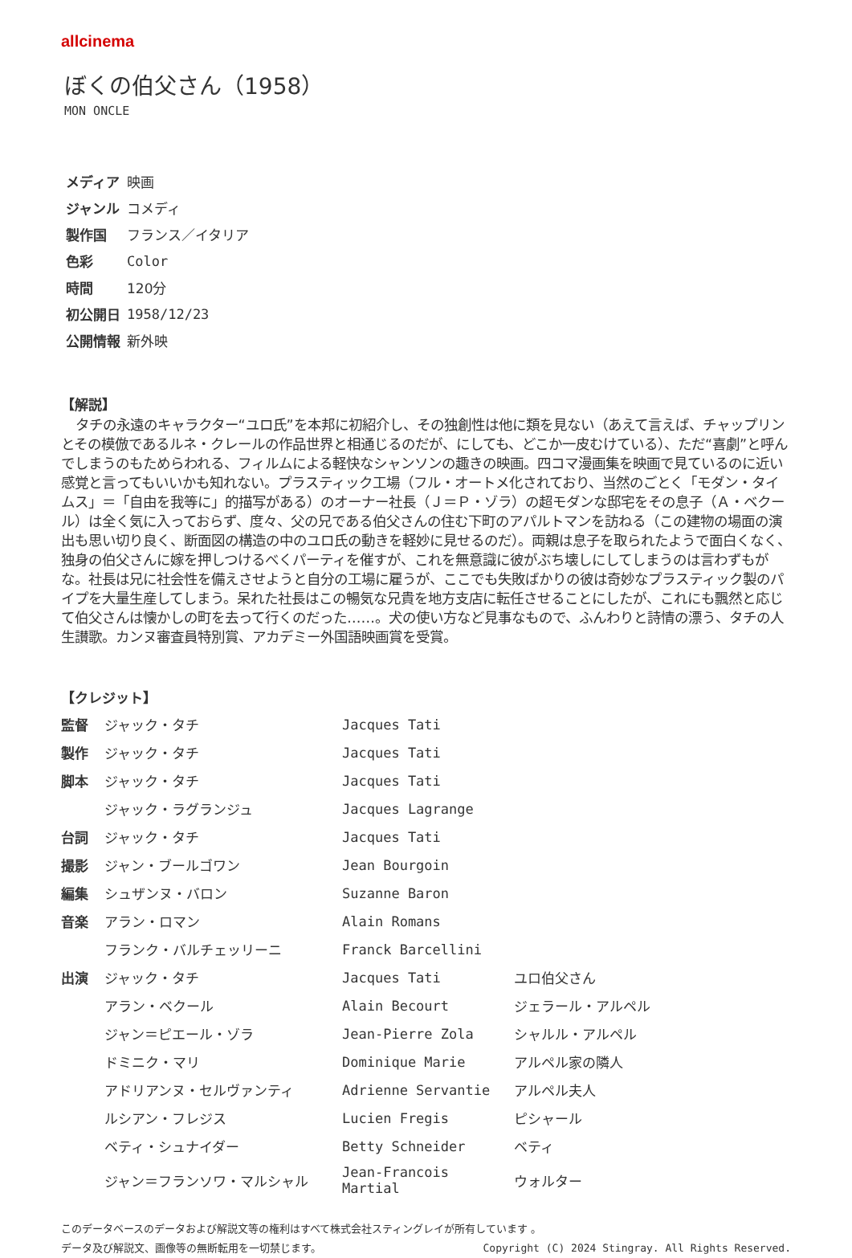allcinema
ぼくの伯父さん（1958）
MON ONCLE
| メディア | 映画 |
| ジャンル | コメディ |
| 製作国 | フランス／イタリア |
| 色彩 | Color |
| 時間 | 120分 |
| 初公開日 | 1958/12/23 |
| 公開情報 | 新外映 |
【解説】
タチの永遠のキャラクター“ユロ氏”を本邦に初紹介し、その独創性は他に類を見ない（あえて言えば、チャップリンとその模倣であるルネ・クレールの作品世界と相通じるのだが、にしても、どこか一皮むけている）、ただ“喜劇”と呼んでしまうのもためらわれる、フィルムによる軽快なシャンソンの趣きの映画。四コマ漫画集を映画で見ているのに近い感覚と言ってもいいかも知れない。プラスティック工場（フル・オートメ化されており、当然のごとく「モダン・タイムス」＝「自由を我等に」的描写がある）のオーナー社長（Ｊ＝Ｐ・ゾラ）の超モダンな邸宅をその息子（Ａ・ベクール）は全く気に入っておらず、度々、父の兄である伯父さんの住む下町のアパルトマンを訪ねる（この建物の場面の演出も思い切り良く、断面図の構造の中のユロ氏の動きを軽妙に見せるのだ）。両親は息子を取られたようで面白くなく、独身の伯父さんに嫁を押しつけるべくパーティを催すが、これを無意識に彼がぶち壊しにしてしまうのは言わずもがな。社長は兄に社会性を備えさせようと自分の工場に雇うが、ここでも失敗ばかりの彼は奇妙なプラスティック製のパイプを大量生産してしまう。呆れた社長はこの暢気な兄貴を地方支店に転任させることにしたが、これにも飄然と応じて伯父さんは懐かしの町を去って行くのだった……。犬の使い方など見事なもので、ふんわりと詩情の漂う、タチの人生讃歌。カンヌ審査員特別賞、アカデミー外国語映画賞を受賞。
【クレジット】
| 監督 | ジャック・タチ | Jacques Tati | |
| 製作 | ジャック・タチ | Jacques Tati | |
| 脚本 | ジャック・タチ | Jacques Tati | |
| | ジャック・ラグランジュ | Jacques Lagrange | |
| 台詞 | ジャック・タチ | Jacques Tati | |
| 撮影 | ジャン・ブールゴワン | Jean Bourgoin | |
| 編集 | シュザンヌ・バロン | Suzanne Baron | |
| 音楽 | アラン・ロマン | Alain Romans | |
| | フランク・バルチェッリーニ | Franck Barcellini | |
| 出演 | ジャック・タチ | Jacques Tati | ユロ伯父さん |
| | アラン・ベクール | Alain Becourt | ジェラール・アルペル |
| | ジャン＝ピエール・ゾラ | Jean-Pierre Zola | シャルル・アルペル |
| | ドミニク・マリ | Dominique Marie | アルペル家の隣人 |
| | アドリアンヌ・セルヴァンティ | Adrienne Servantie | アルペル夫人 |
| | ルシアン・フレジス | Lucien Fregis | ピシャール |
| | ベティ・シュナイダー | Betty Schneider | ベティ |
| | ジャン＝フランソワ・マルシャル | Jean-Francois Martial | ウォルター |
このデータベースのデータおよび解説文等の権利はすべて株式会社スティングレイが所有しています 。
データ及び解説文、画像等の無断転用を一切禁じます。 Copyright (C) 2024 Stingray. All Rights Reserved.